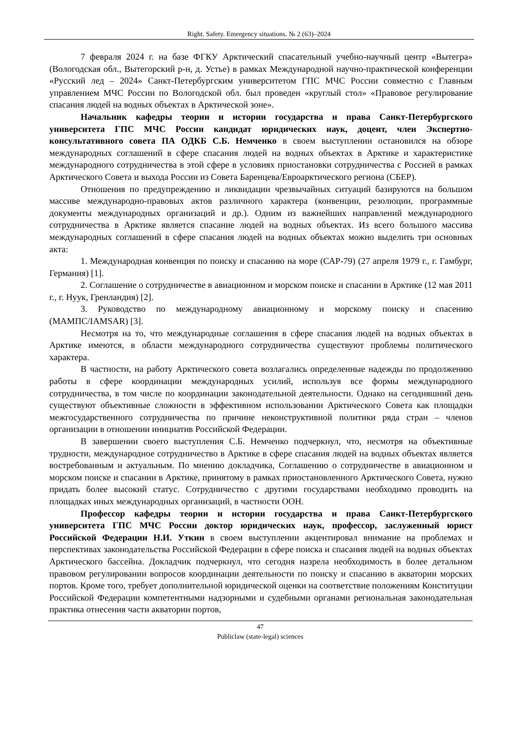Right. Safety. Emergency situations. № 2 (63)–2024
7 февраля 2024 г. на базе ФГКУ Арктический спасательный учебно-научный центр «Вытегра» (Вологодская обл., Вытегорский р-н, д. Устье) в рамках Международной научно-практической конференции «Русский лед – 2024» Санкт-Петербургским университетом ГПС МЧС России совместно с Главным управлением МЧС России по Вологодской обл. был проведен «круглый стол» «Правовое регулирование спасания людей на водных объектах в Арктической зоне».
Начальник кафедры теории и истории государства и права Санкт-Петербургского университета ГПС МЧС России кандидат юридических наук, доцент, член Экспертно-консультативного совета ПА ОДКБ С.Б. Немченко в своем выступлении остановился на обзоре международных соглашений в сфере спасания людей на водных объектах в Арктике и характеристике международного сотрудничества в этой сфере в условиях приостановки сотрудничества с Россией в рамках Арктического Совета и выхода России из Совета Баренцева/Евроарктического региона (СБЕР).
Отношения по предупреждению и ликвидации чрезвычайных ситуаций базируются на большом массиве международно-правовых актов различного характера (конвенции, резолюции, программные документы международных организаций и др.). Одним из важнейших направлений международного сотрудничества в Арктике является спасание людей на водных объектах. Из всего большого массива международных соглашений в сфере спасания людей на водных объектах можно выделить три основных акта:
1. Международная конвенция по поиску и спасанию на море (САР-79) (27 апреля 1979 г., г. Гамбург, Германия) [1].
2. Соглашение о сотрудничестве в авиационном и морском поиске и спасании в Арктике (12 мая 2011 г., г. Нуук, Гренландия) [2].
3. Руководство по международному авиационному и морскому поиску и спасению (МАМПС/IAMSAR) [3].
Несмотря на то, что международные соглашения в сфере спасания людей на водных объектах в Арктике имеются, в области международного сотрудничества существуют проблемы политического характера.
В частности, на работу Арктического совета возлагались определенные надежды по продолжению работы в сфере координации международных усилий, используя все формы международного сотрудничества, в том числе по координации законодательной деятельности. Однако на сегодняшний день существуют объективные сложности в эффективном использовании Арктического Совета как площадки межгосударственного сотрудничества по причине неконструктивной политики ряда стран – членов организации в отношении инициатив Российской Федерации.
В завершении своего выступления С.Б. Немченко подчеркнул, что, несмотря на объективные трудности, международное сотрудничество в Арктике в сфере спасания людей на водных объектах является востребованным и актуальным. По мнению докладчика, Соглашению о сотрудничестве в авиационном и морском поиске и спасании в Арктике, принятому в рамках приостановленного Арктического Совета, нужно придать более высокий статус. Сотрудничество с другими государствами необходимо проводить на площадках иных международных организаций, в частности ООН.
Профессор кафедры теории и истории государства и права Санкт-Петербургского университета ГПС МЧС России доктор юридических наук, профессор, заслуженный юрист Российской Федерации Н.И. Уткин в своем выступлении акцентировал внимание на проблемах и перспективах законодательства Российской Федерации в сфере поиска и спасания людей на водных объектах Арктического бассейна. Докладчик подчеркнул, что сегодня назрела необходимость в более детальном правовом регулировании вопросов координации деятельности по поиску и спасанию в акватории морских портов. Кроме того, требует дополнительной юридической оценки на соответствие положениям Конституции Российской Федерации компетентными надзорными и судебными органами региональная законодательная практика отнесения части акватории портов,
47
Publiclaw (state-legal) sciences